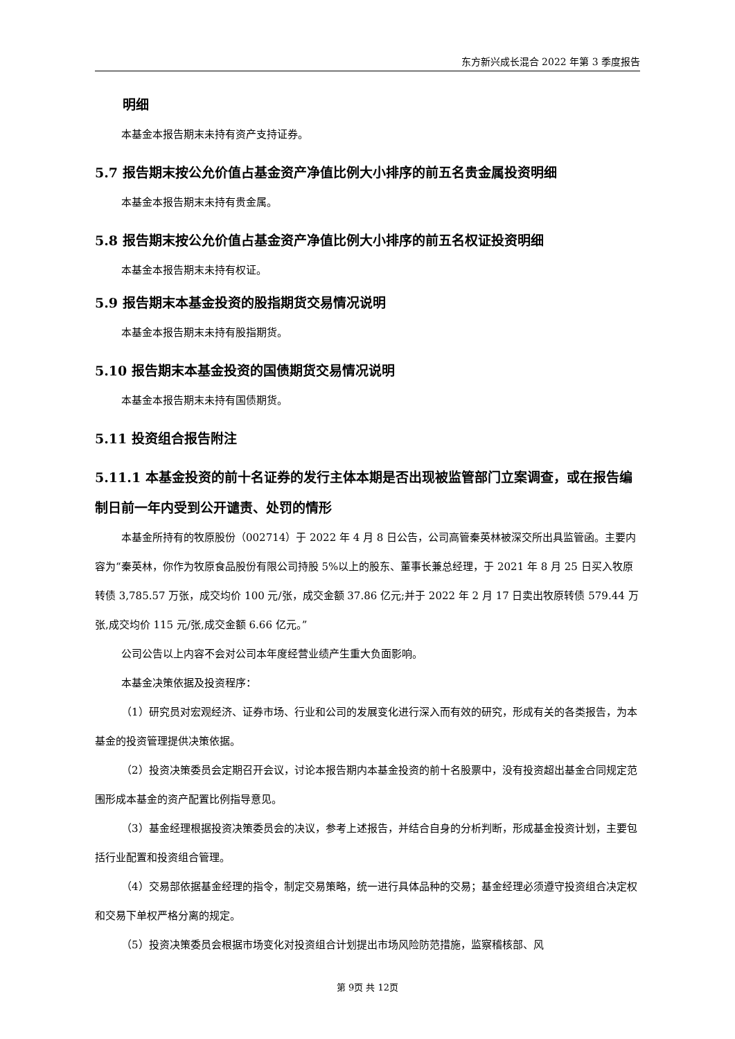东方新兴成长混合 2022 年第 3 季度报告
明细
本基金本报告期末未持有资产支持证券。
5.7 报告期末按公允价值占基金资产净值比例大小排序的前五名贵金属投资明细
本基金本报告期末未持有贵金属。
5.8 报告期末按公允价值占基金资产净值比例大小排序的前五名权证投资明细
本基金本报告期末未持有权证。
5.9 报告期末本基金投资的股指期货交易情况说明
本基金本报告期末未持有股指期货。
5.10 报告期末本基金投资的国债期货交易情况说明
本基金本报告期末未持有国债期货。
5.11 投资组合报告附注
5.11.1 本基金投资的前十名证券的发行主体本期是否出现被监管部门立案调查，或在报告编制日前一年内受到公开谴责、处罚的情形
本基金所持有的牧原股份（002714）于 2022 年 4 月 8 日公告，公司高管秦英林被深交所出具监管函。主要内容为“秦英林，你作为牧原食品股份有限公司持股 5%以上的股东、董事长兼总经理，于 2021 年 8 月 25 日买入牧原转债 3,785.57 万张，成交均价 100 元/张，成交金额 37.86 亿元;并于 2022 年 2 月 17 日卖出牧原转债 579.44 万张,成交均价 115 元/张,成交金额 6.66 亿元。”
公司公告以上内容不会对公司本年度经营业绩产生重大负面影响。
本基金决策依据及投资程序：
（1）研究员对宏观经济、证券市场、行业和公司的发展变化进行深入而有效的研究，形成有关的各类报告，为本基金的投资管理提供决策依据。
（2）投资决策委员会定期召开会议，讨论本报告期内本基金投资的前十名股票中，没有投资超出基金合同规定范围形成本基金的资产配置比例指导意见。
（3）基金经理根据投资决策委员会的决议，参考上述报告，并结合自身的分析判断，形成基金投资计划，主要包括行业配置和投资组合管理。
（4）交易部依据基金经理的指令，制定交易策略，统一进行具体品种的交易；基金经理必须遵守投资组合决定权和交易下单权严格分离的规定。
（5）投资决策委员会根据市场变化对投资组合计划提出市场风险防范措施，监察稽核部、风
第 9页 共 12页